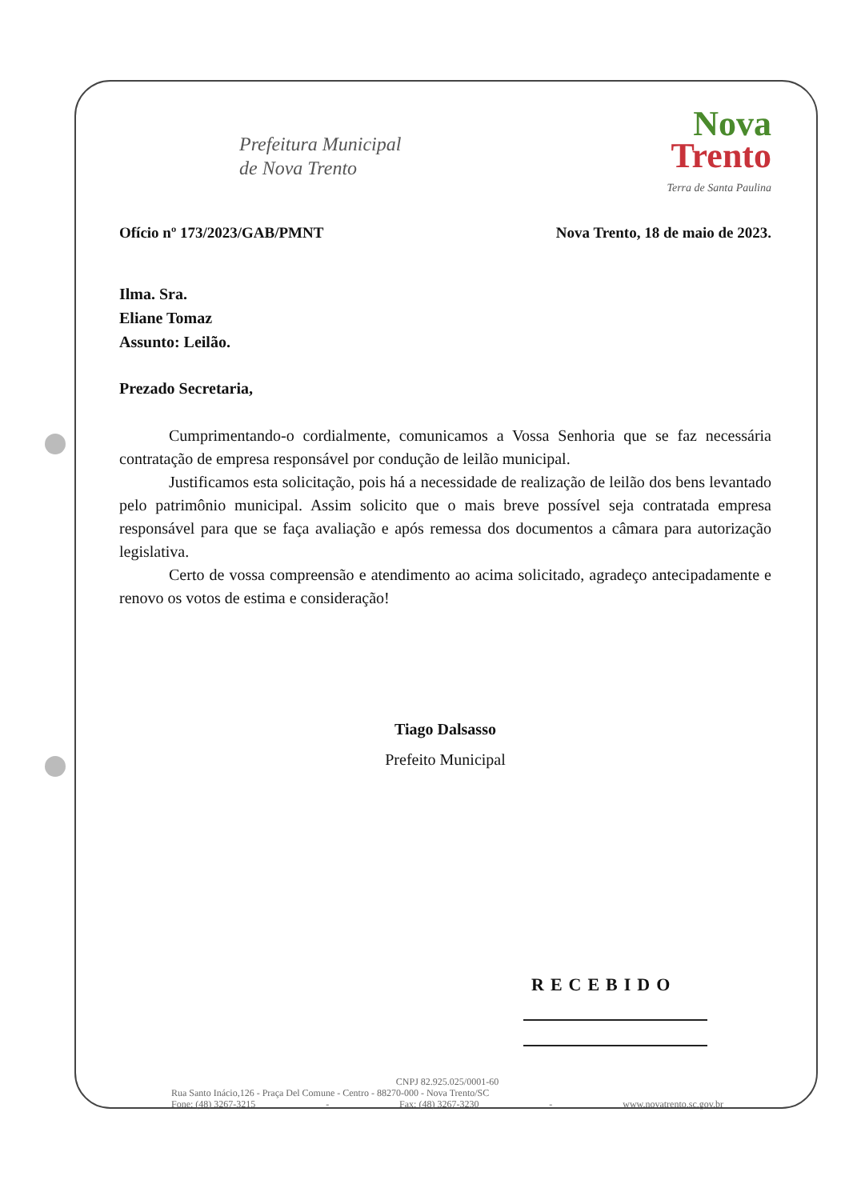Prefeitura Municipal
de Nova Trento
Nova
Trento
Terra de Santa Paulina
Ofício nº 173/2023/GAB/PMNT Nova Trento, 18 de maio de 2023.
Ilma. Sra.
Eliane Tomaz
Assunto: Leilão.
Prezado Secretaria,
Cumprimentando-o cordialmente, comunicamos a Vossa Senhoria que se faz necessária contratação de empresa responsável por condução de leilão municipal.
Justificamos esta solicitação, pois há a necessidade de realização de leilão dos bens levantado pelo patrimônio municipal. Assim solicito que o mais breve possível seja contratada empresa responsável para que se faça avaliação e após remessa dos documentos a câmara para autorização legislativa.
Certo de vossa compreensão e atendimento ao acima solicitado, agradeço antecipadamente e renovo os votos de estima e consideração!
Tiago Dalsasso
Prefeito Municipal
RECEBIDO
CNPJ 82.925.025/0001-60
Rua Santo Inácio,126 - Praça Del Comune - Centro - 88270-000 - Nova Trento/SC
Fone: (48) 3267-3215 - Fax: (48) 3267-3230 - www.novatrento.sc.gov.br